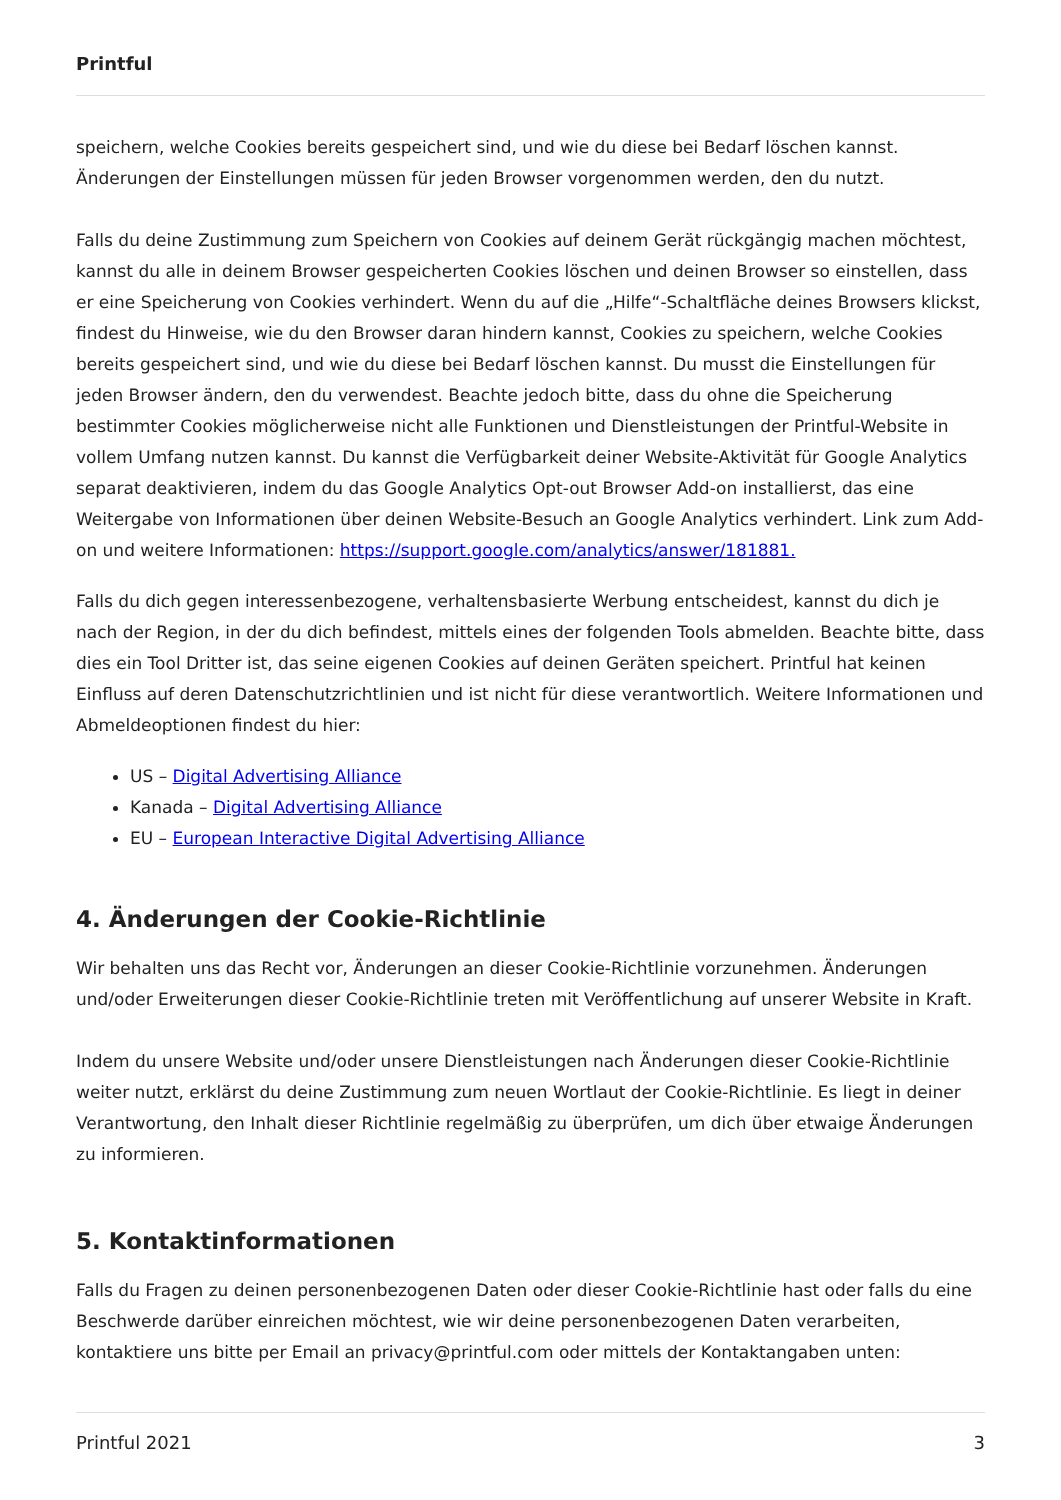Printful
speichern, welche Cookies bereits gespeichert sind, und wie du diese bei Bedarf löschen kannst. Änderungen der Einstellungen müssen für jeden Browser vorgenommen werden, den du nutzt.
Falls du deine Zustimmung zum Speichern von Cookies auf deinem Gerät rückgängig machen möchtest, kannst du alle in deinem Browser gespeicherten Cookies löschen und deinen Browser so einstellen, dass er eine Speicherung von Cookies verhindert. Wenn du auf die „Hilfe“-Schaltfläche deines Browsers klickst, findest du Hinweise, wie du den Browser daran hindern kannst, Cookies zu speichern, welche Cookies bereits gespeichert sind, und wie du diese bei Bedarf löschen kannst. Du musst die Einstellungen für jeden Browser ändern, den du verwendest. Beachte jedoch bitte, dass du ohne die Speicherung bestimmter Cookies möglicherweise nicht alle Funktionen und Dienstleistungen der Printful-Website in vollem Umfang nutzen kannst. Du kannst die Verfügbarkeit deiner Website-Aktivität für Google Analytics separat deaktivieren, indem du das Google Analytics Opt-out Browser Add-on installierst, das eine Weitergabe von Informationen über deinen Website-Besuch an Google Analytics verhindert. Link zum Add-on und weitere Informationen: https://support.google.com/analytics/answer/181881.
Falls du dich gegen interessenbezogene, verhaltensbasierte Werbung entscheidest, kannst du dich je nach der Region, in der du dich befindest, mittels eines der folgenden Tools abmelden. Beachte bitte, dass dies ein Tool Dritter ist, das seine eigenen Cookies auf deinen Geräten speichert. Printful hat keinen Einfluss auf deren Datenschutzrichtlinien und ist nicht für diese verantwortlich. Weitere Informationen und Abmeldeoptionen findest du hier:
US – Digital Advertising Alliance
Kanada – Digital Advertising Alliance
EU – European Interactive Digital Advertising Alliance
4. Änderungen der Cookie-Richtlinie
Wir behalten uns das Recht vor, Änderungen an dieser Cookie-Richtlinie vorzunehmen. Änderungen und/oder Erweiterungen dieser Cookie-Richtlinie treten mit Veröffentlichung auf unserer Website in Kraft.
Indem du unsere Website und/oder unsere Dienstleistungen nach Änderungen dieser Cookie-Richtlinie weiter nutzt, erklärst du deine Zustimmung zum neuen Wortlaut der Cookie-Richtlinie. Es liegt in deiner Verantwortung, den Inhalt dieser Richtlinie regelmäßig zu überprüfen, um dich über etwaige Änderungen zu informieren.
5. Kontaktinformationen
Falls du Fragen zu deinen personenbezogenen Daten oder dieser Cookie-Richtlinie hast oder falls du eine Beschwerde darüber einreichen möchtest, wie wir deine personenbezogenen Daten verarbeiten, kontaktiere uns bitte per Email an privacy@printful.com oder mittels der Kontaktangaben unten:
Printful 2021 3